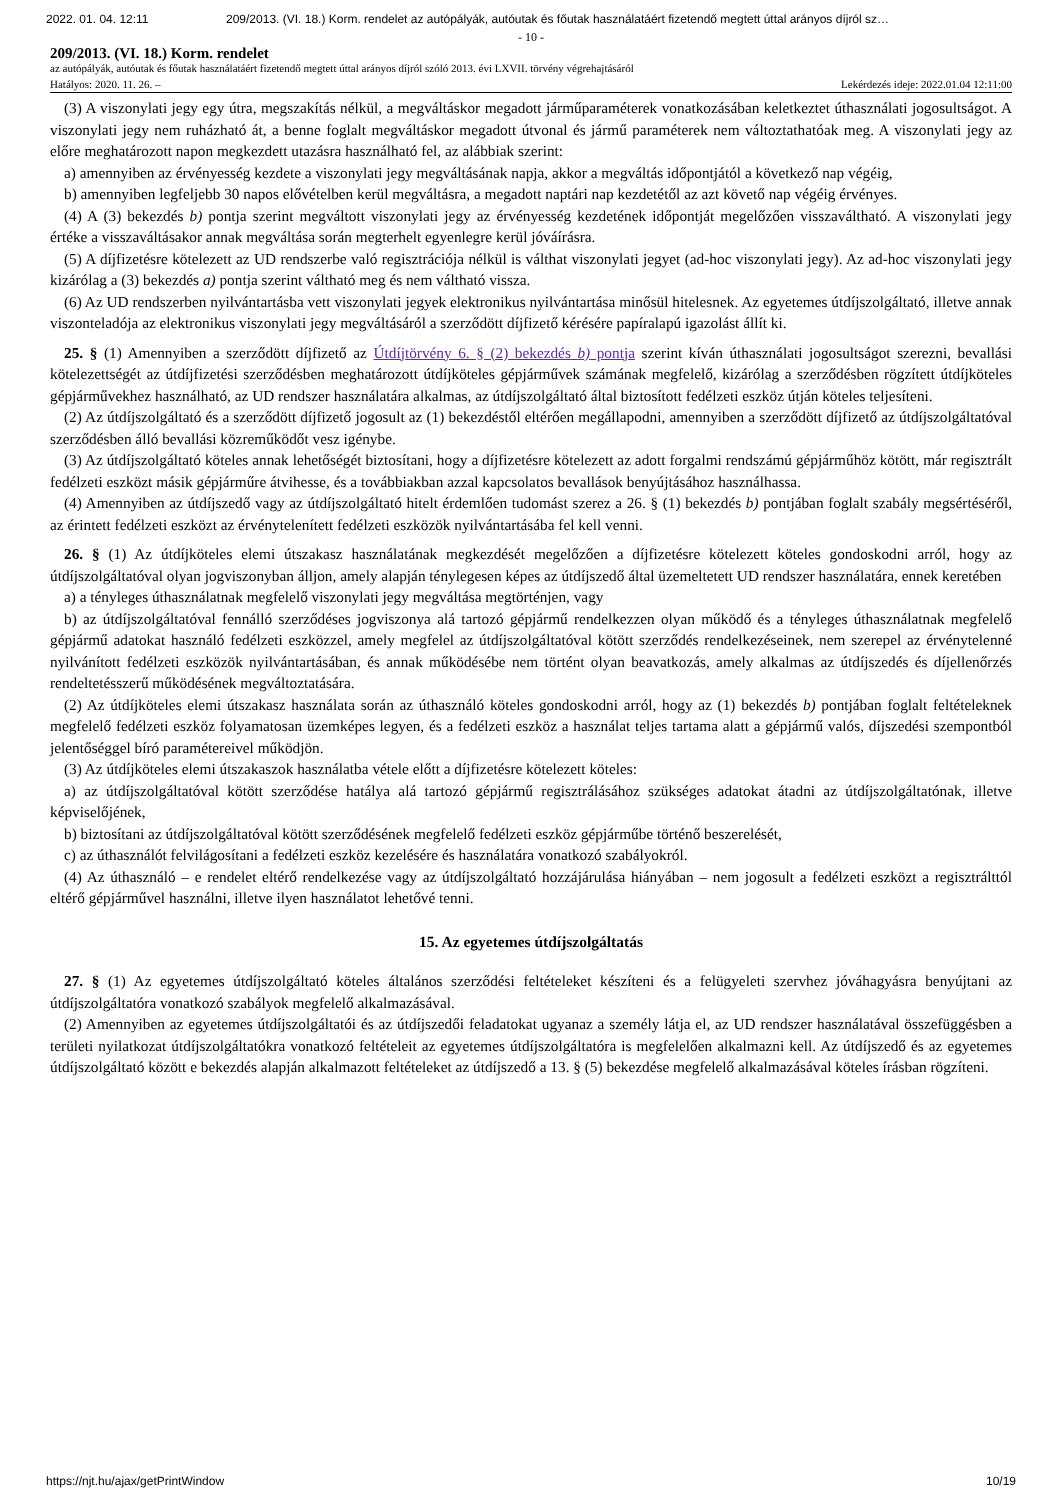2022. 01. 04. 12:11 209/2013. (VI. 18.) Korm. rendelet az autópályák, autóutak és főutak használatáért fizetendő megtett úttal arányos díjról sz…
- 10 -
209/2013. (VI. 18.) Korm. rendelet
az autópályák, autóutak és főutak használatáért fizetendő megtett úttal arányos díjról szóló 2013. évi LXVII. törvény végrehajtásáról
Hatályos: 2020. 11. 26. – Lekérdezés ideje: 2022.01.04 12:11:00
(3) A viszonylati jegy egy útra, megszakítás nélkül, a megváltáskor megadott járműparaméterek vonatkozásában keletkeztet úthasználati jogosultságot. A viszonylati jegy nem ruházható át, a benne foglalt megváltáskor megadott útvonal és jármű paraméterek nem változtathatóak meg. A viszonylati jegy az előre meghatározott napon megkezdett utazásra használható fel, az alábbiak szerint:
a) amennyiben az érvényesség kezdete a viszonylati jegy megváltásának napja, akkor a megváltás időpontjától a következő nap végéig,
b) amennyiben legfeljebb 30 napos elővételben kerül megváltásra, a megadott naptári nap kezdetétől az azt követő nap végéig érvényes.
(4) A (3) bekezdés b) pontja szerint megváltott viszonylati jegy az érvényesség kezdetének időpontját megelőzően visszaváltható. A viszonylati jegy értéke a visszaváltásakor annak megváltása során megterhelt egyenlegre kerül jóváírásra.
(5) A díjfizetésre kötelezett az UD rendszerbe való regisztrációja nélkül is válthat viszonylati jegyet (ad-hoc viszonylati jegy). Az ad-hoc viszonylati jegy kizárólag a (3) bekezdés a) pontja szerint váltható meg és nem váltható vissza.
(6) Az UD rendszerben nyilvántartásba vett viszonylati jegyek elektronikus nyilvántartása minősül hitelesnek. Az egyetemes útdíjszolgáltató, illetve annak viszonteladója az elektronikus viszonylati jegy megváltásáról a szerződött díjfizető kérésére papíralapú igazolást állít ki.
25. § (1) Amennyiben a szerződött díjfizető az Útdíjtörvény 6. § (2) bekezdés b) pontja szerint kíván úthasználati jogosultságot szerezni, bevallási kötelezettségét az útdíjfizetési szerződésben meghatározott útdíjköteles gépjárművek számának megfelelő, kizárólag a szerződésben rögzített útdíjköteles gépjárművekhez használható, az UD rendszer használatára alkalmas, az útdíjszolgáltató által biztosított fedélzeti eszköz útján köteles teljesíteni.
(2) Az útdíjszolgáltató és a szerződött díjfizető jogosult az (1) bekezdéstől eltérően megállapodni, amennyiben a szerződött díjfizető az útdíjszolgáltatóval szerződésben álló bevallási közreműködőt vesz igénybe.
(3) Az útdíjszolgáltató köteles annak lehetőségét biztosítani, hogy a díjfizetésre kötelezett az adott forgalmi rendszámú gépjárműhöz kötött, már regisztrált fedélzeti eszközt másik gépjárműre átvihesse, és a továbbiakban azzal kapcsolatos bevallások benyújtásához használhassa.
(4) Amennyiben az útdíjszedő vagy az útdíjszolgáltató hitelt érdemlően tudomást szerez a 26. § (1) bekezdés b) pontjában foglalt szabály megsértéséről, az érintett fedélzeti eszközt az érvénytelenített fedélzeti eszközök nyilvántartásába fel kell venni.
26. § (1) Az útdíjköteles elemi útszakasz használatának megkezdését megelőzően a díjfizetésre kötelezett köteles gondoskodni arról, hogy az útdíjszolgáltatóval olyan jogviszonyban álljon, amely alapján ténylegesen képes az útdíjszedő által üzemeltetett UD rendszer használatára, ennek keretében
a) a tényleges úthasználatnak megfelelő viszonylati jegy megváltása megtörténjen, vagy
b) az útdíjszolgáltatóval fennálló szerződéses jogviszonya alá tartozó gépjármű rendelkezzen olyan működő és a tényleges úthasználatnak megfelelő gépjármű adatokat használó fedélzeti eszközzel, amely megfelel az útdíjszolgáltatóval kötött szerződés rendelkezéseinek, nem szerepel az érvénytelenné nyilvánított fedélzeti eszközök nyilvántartásában, és annak működésébe nem történt olyan beavatkozás, amely alkalmas az útdíjszedés és díjellenőrzés rendeltetésszerű működésének megváltoztatására.
(2) Az útdíjköteles elemi útszakasz használata során az úthasználó köteles gondoskodni arról, hogy az (1) bekezdés b) pontjában foglalt feltételeknek megfelelő fedélzeti eszköz folyamatosan üzemképes legyen, és a fedélzeti eszköz a használat teljes tartama alatt a gépjármű valós, díjszedési szempontból jelentőséggel bíró paramétereivel működjön.
(3) Az útdíjköteles elemi útszakaszok használatba vétele előtt a díjfizetésre kötelezett köteles:
a) az útdíjszolgáltatóval kötött szerződése hatálya alá tartozó gépjármű regisztrálásához szükséges adatokat átadni az útdíjszolgáltatónak, illetve képviselőjének,
b) biztosítani az útdíjszolgáltatóval kötött szerződésének megfelelő fedélzeti eszköz gépjárműbe történő beszerelését,
c) az úthasználót felvilágosítani a fedélzeti eszköz kezelésére és használatára vonatkozó szabályokról.
(4) Az úthasználó – e rendelet eltérő rendelkezése vagy az útdíjszolgáltató hozzájárulása hiányában – nem jogosult a fedélzeti eszközt a regisztrálttól eltérő gépjárművel használni, illetve ilyen használatot lehetővé tenni.
15. Az egyetemes útdíjszolgáltatás
27. § (1) Az egyetemes útdíjszolgáltató köteles általános szerződési feltételeket készíteni és a felügyeleti szervhez jóváhagyásra benyújtani az útdíjszolgáltatóra vonatkozó szabályok megfelelő alkalmazásával.
(2) Amennyiben az egyetemes útdíjszolgáltatói és az útdíjszedői feladatokat ugyanaz a személy látja el, az UD rendszer használatával összefüggésben a területi nyilatkozat útdíjszolgáltatókra vonatkozó feltételeit az egyetemes útdíjszolgáltatóra is megfelelően alkalmazni kell. Az útdíjszedő és az egyetemes útdíjszolgáltató között e bekezdés alapján alkalmazott feltételeket az útdíjszedő a 13. § (5) bekezdése megfelelő alkalmazásával köteles írásban rögzíteni.
https://njt.hu/ajax/getPrintWindow 10/19